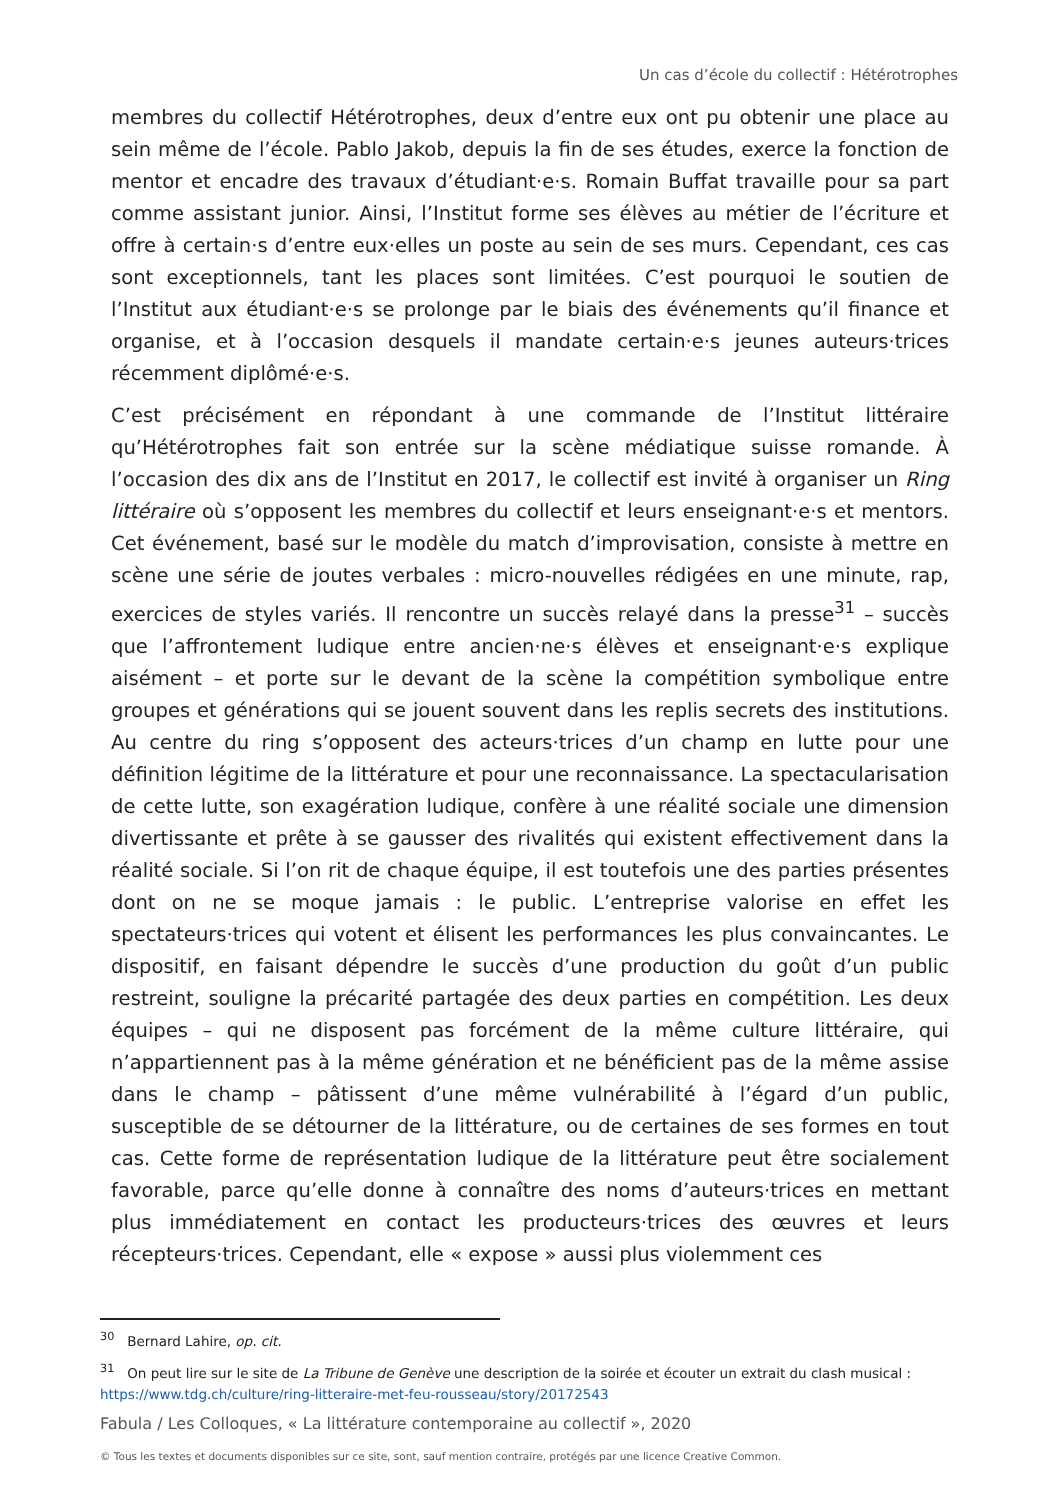Un cas d’école du collectif : Hétérotrophes
membres du collectif Hétérotrophes, deux d’entre eux ont pu obtenir une place au sein même de l’école. Pablo Jakob, depuis la fin de ses études, exerce la fonction de mentor et encadre des travaux d’étudiant·e·s. Romain Buffat travaille pour sa part comme assistant junior. Ainsi, l’Institut forme ses élèves au métier de l’écriture et offre à certain·s d’entre eux·elles un poste au sein de ses murs. Cependant, ces cas sont exceptionnels, tant les places sont limitées. C’est pourquoi le soutien de l’Institut aux étudiant·e·s se prolonge par le biais des événements qu’il finance et organise, et à l’occasion desquels il mandate certain·e·s jeunes auteurs·trices récemment diplômé·e·s.
C’est précisément en répondant à une commande de l’Institut littéraire qu’Hétérotrophes fait son entrée sur la scène médiatique suisse romande. À l’occasion des dix ans de l’Institut en 2017, le collectif est invité à organiser un Ring littéraire où s’opposent les membres du collectif et leurs enseignant·e·s et mentors. Cet événement, basé sur le modèle du match d’improvisation, consiste à mettre en scène une série de joutes verbales : micro-nouvelles rédigées en une minute, rap, exercices de styles variés. Il rencontre un succès relayé dans la presse<sup>31</sup> – succès que l’affrontement ludique entre ancien·ne·s élèves et enseignant·e·s explique aisément – et porte sur le devant de la scène la compétition symbolique entre groupes et générations qui se jouent souvent dans les replis secrets des institutions. Au centre du ring s’opposent des acteurs·trices d’un champ en lutte pour une définition légitime de la littérature et pour une reconnaissance. La spectacularisation de cette lutte, son exagération ludique, confère à une réalité sociale une dimension divertissante et prête à se gausser des rivalités qui existent effectivement dans la réalité sociale. Si l’on rit de chaque équipe, il est toutefois une des parties présentes dont on ne se moque jamais : le public. L’entreprise valorise en effet les spectateurs·trices qui votent et élisent les performances les plus convaincantes. Le dispositif, en faisant dépendre le succès d’une production du goût d’un public restreint, souligne la précarité partagée des deux parties en compétition. Les deux équipes – qui ne disposent pas forcément de la même culture littéraire, qui n’appartiennent pas à la même génération et ne bénéficient pas de la même assise dans le champ – pâtissent d’une même vulnérabilité à l’égard d’un public, susceptible de se détourner de la littérature, ou de certaines de ses formes en tout cas. Cette forme de représentation ludique de la littérature peut être socialement favorable, parce qu’elle donne à connaître des noms d’auteurs·trices en mettant plus immédiatement en contact les producteurs·trices des œuvres et leurs récepteurs·trices. Cependant, elle « expose » aussi plus violemment ces
<sup>30</sup> Bernard Lahire, op. cit.
<sup>31</sup> On peut lire sur le site de La Tribune de Genève une description de la soirée et écouter un extrait du clash musical : https://www.tdg.ch/culture/ring-litteraire-met-feu-rousseau/story/20172543
Fabula / Les Colloques, « La littérature contemporaine au collectif », 2020
© Tous les textes et documents disponibles sur ce site, sont, sauf mention contraire, protégés par une licence Creative Common.